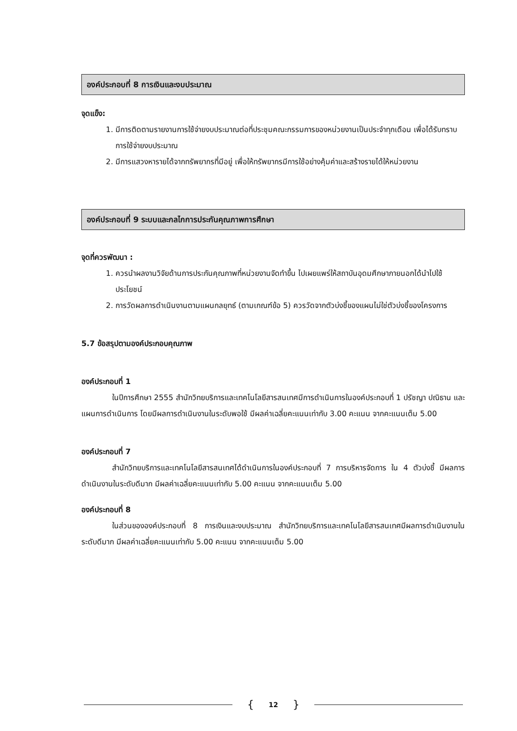องค์ประกอบที่ 8 การเงินและงบประมาณ
จุดแข็ง:
1. มีการติดตามรายงานการใช้จ่ายงบประมาณต่อที่ประชุมคณะกรรมการของหน่วยงานเป็นประจำทุกเดือน เพื่อได้รับทราบการใช้จ่ายงบประมาณ
2. มีการแสวงหารายได้จากทรัพยากรที่มีอยู่ เพื่อให้ทรัพยากรมีการใช้อย่างคุ้มค่าและสร้างรายได้ให้หน่วยงาน
องค์ประกอบที่ 9 ระบบและกลไกการประกันคุณภาพการศึกษา
จุดที่ควรพัฒนา :
1. ควรนำผลงานวิจัยด้านการประกันคุณภาพที่หน่วยงานจัดทำขึ้น ไปเผยแพร่ให้สถาบันอุดมศึกษาภายนอกได้นำไปใช้ประโยชน์
2. การวัดผลการดำเนินงานตามแผนกลยุทธ์ (ตามเกณฑ์ข้อ 5) ควรวัดจากตัวบ่งชี้ของแผนไม่ใช่ตัวบ่งชี้ของโครงการ
5.7 ข้อสรุปตามองค์ประกอบคุณภาพ
องค์ประกอบที่ 1
ในปีการศึกษา 2555 สำนักวิทยบริการและเทคโนโลยีสารสนเทศมีการดำเนินการในองค์ประกอบที่ 1 ปรัชญา ปณิธาน และแผนการดำเนินการ โดยมีผลการดำเนินงานในระดับพอใช้ มีผลค่าเฉลี่ยคะแนนเท่ากับ 3.00 คะแนน จากคะแนนเต็ม 5.00
องค์ประกอบที่ 7
สำนักวิทยบริการและเทคโนโลยีสารสนเทศได้ดำเนินการในองค์ประกอบที่ 7 การบริหารจัดการ ใน 4 ตัวบ่งชี้ มีผลการดำเนินงานในระดับดีมาก มีผลค่าเฉลี่ยคะแนนเท่ากับ 5.00 คะแนน จากคะแนนเต็ม 5.00
องค์ประกอบที่ 8
ในส่วนขององค์ประกอบที่ 8 การเงินและงบประมาณ สำนักวิทยบริการและเทคโนโลยีสารสนเทศมีผลการดำเนินงานในระดับดีมาก มีผลค่าเฉลี่ยคะแนนเท่ากับ 5.00 คะแนน จากคะแนนเต็ม 5.00
{ 12 }